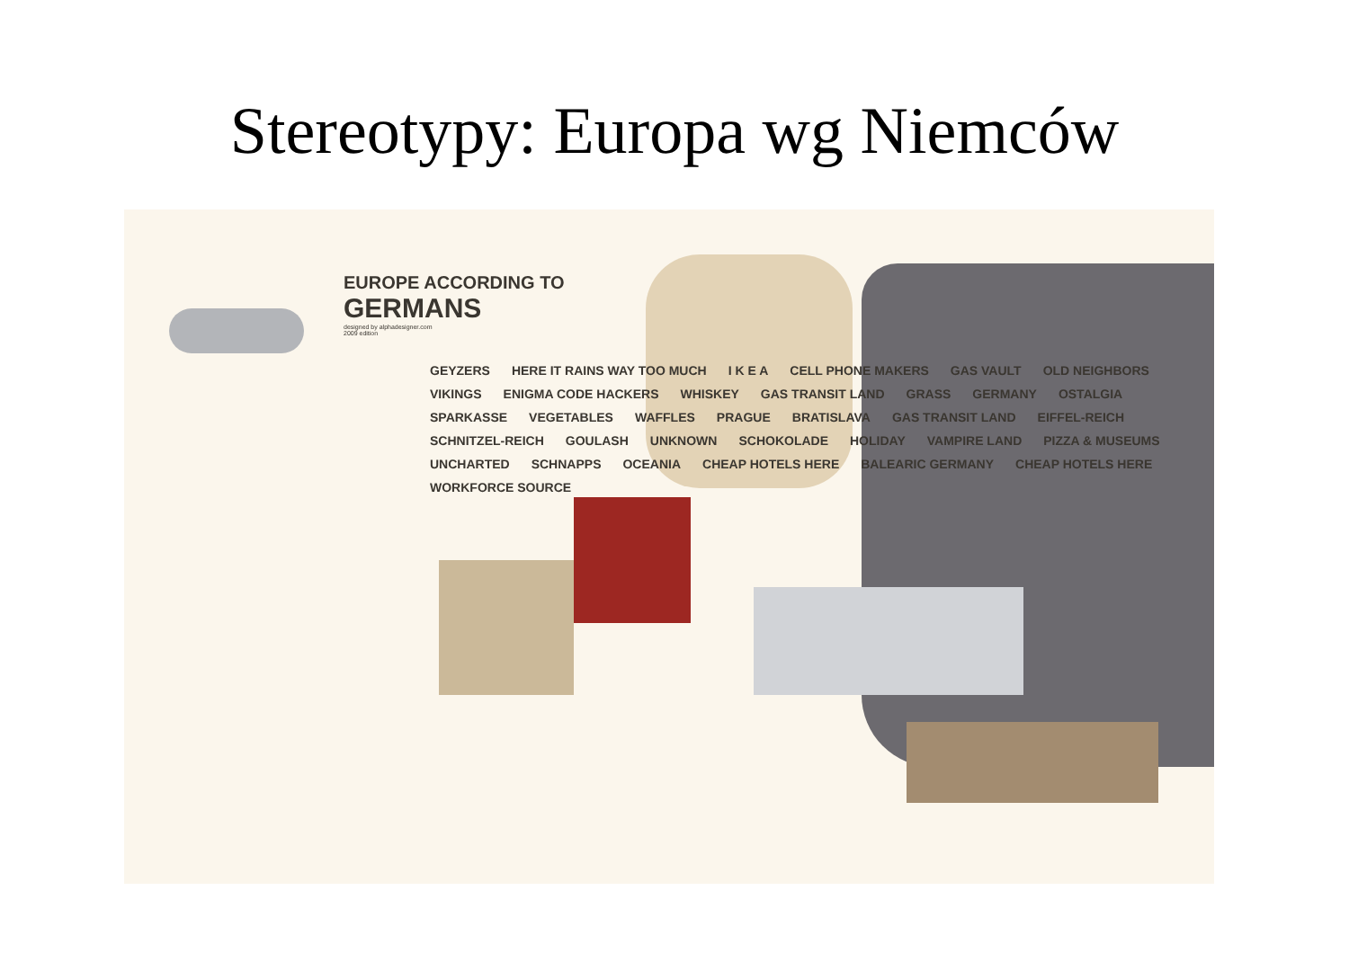Stereotypy: Europa wg Niemców
EUROPE ACCORDING TO
GERMANS
designed by alphadesigner.com
2009 edition
GEYZERS HERE IT RAINS WAY TOO MUCH I K E A CELL PHONE MAKERS GAS VAULT OLD NEIGHBORS VIKINGS ENIGMA CODE HACKERS WHISKEY GAS TRANSIT LAND GRASS GERMANY OSTALGIA SPARKASSE VEGETABLES WAFFLES PRAGUE BRATISLAVA GAS TRANSIT LAND EIFFEL-REICH SCHNITZEL-REICH GOULASH UNKNOWN SCHOKOLADE HOLIDAY VAMPIRE LAND PIZZA & MUSEUMS UNCHARTED SCHNAPPS OCEANIA CHEAP HOTELS HERE BALEARIC GERMANY CHEAP HOTELS HERE WORKFORCE SOURCE